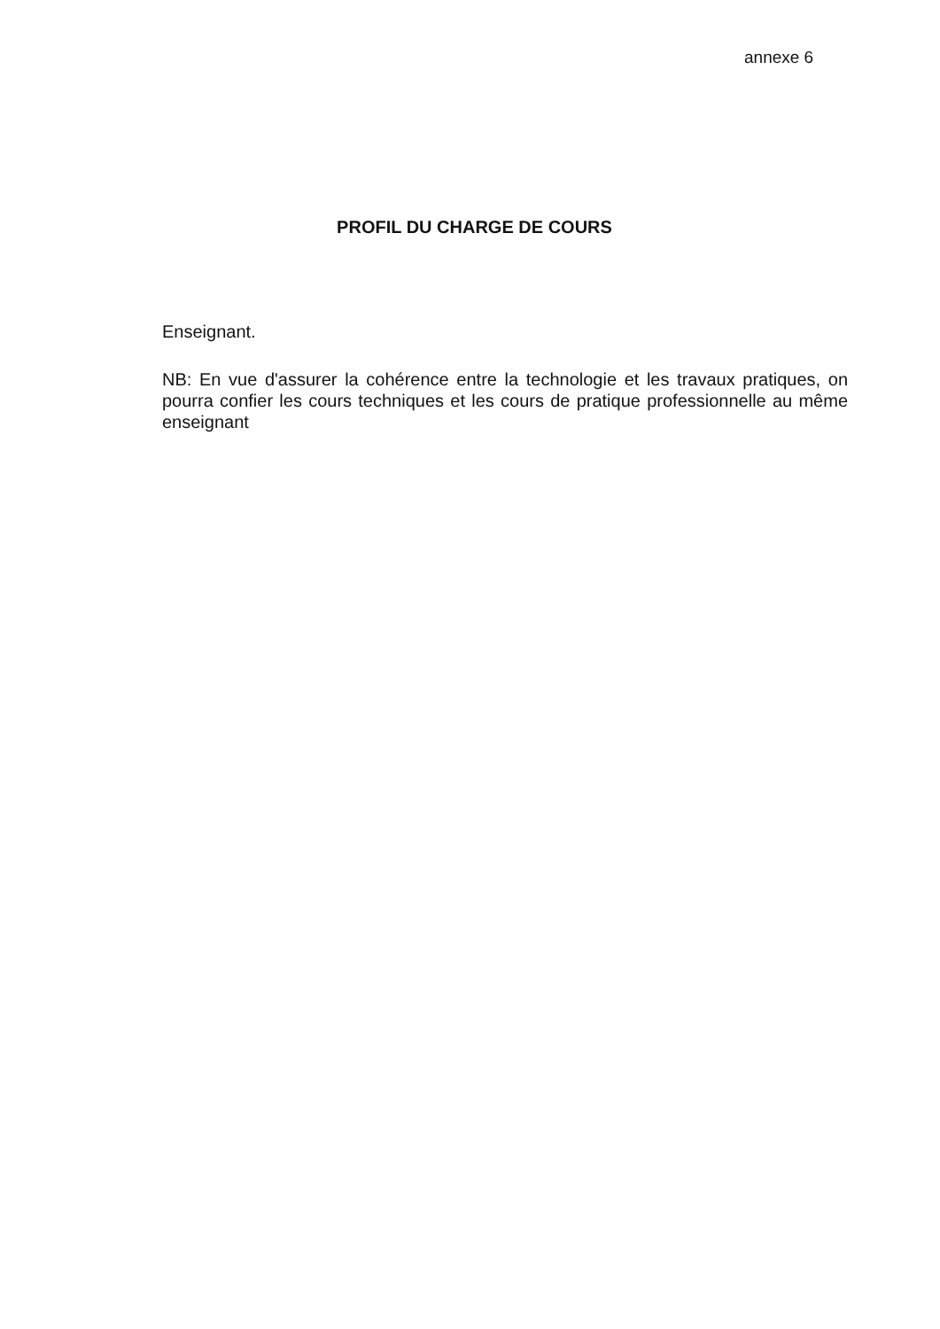annexe 6
PROFIL DU CHARGE DE COURS
Enseignant.
NB: En vue d'assurer la cohérence entre la technologie et les travaux pratiques, on pourra confier les cours techniques et les cours de pratique professionnelle au même enseignant